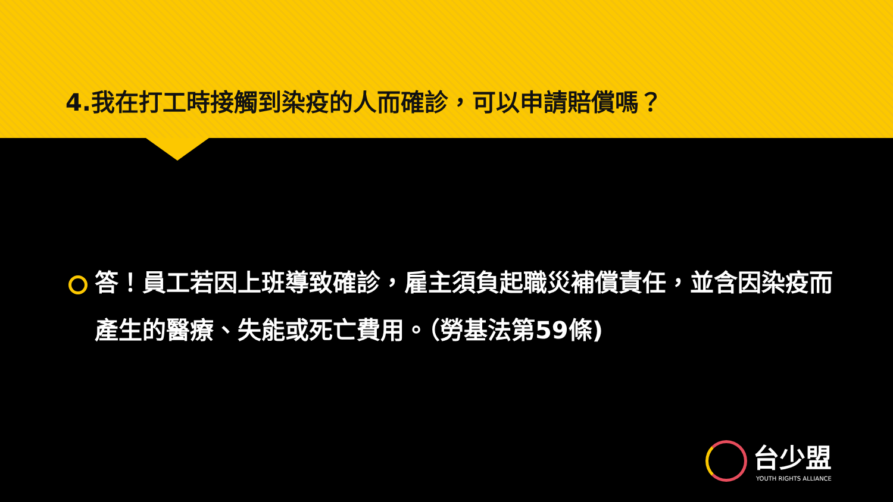4.我在打工時接觸到染疫的人而確診，可以申請賠償嗎？
答！員工若因上班導致確診，雇主須負起職災補償責任，並含因染疫而產生的醫療、失能或死亡費用。（勞基法第59條)
台少盟
YOUTH RIGHTS ALLIANCE